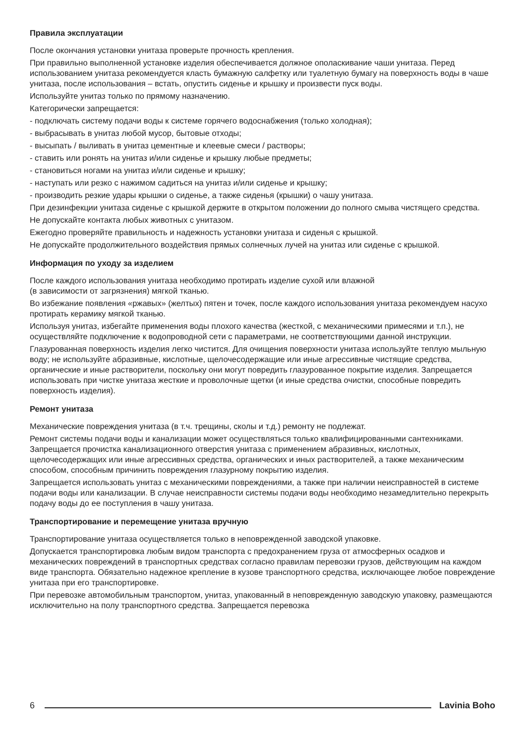Правила эксплуатации
После окончания установки унитаза проверьте прочность крепления.
При правильно выполненной установке изделия обеспечивается должное ополаскивание чаши унитаза. Перед использованием унитаза рекомендуется класть бумажную салфетку или туалетную бумагу на поверхность воды в чаше унитаза, после использования – встать, опустить сиденье и крышку и произвести пуск воды.
Используйте унитаз только по прямому назначению.
Категорически запрещается:
- подключать систему подачи воды к системе горячего водоснабжения (только холодная);
- выбрасывать в унитаз любой мусор, бытовые отходы;
- высыпать / выливать в унитаз цементные и клеевые смеси / растворы;
- ставить или ронять на унитаз и/или сиденье и крышку любые предметы;
- становиться ногами на унитаз и/или сиденье и крышку;
- наступать или резко с нажимом садиться на унитаз и/или сиденье и крышку;
- производить резкие удары крышки о сиденье, а также сиденья (крышки) о чашу унитаза.
При дезинфекции унитаза сиденье с крышкой держите в открытом положении до полного смыва чистящего средства.
Не допускайте контакта любых животных с унитазом.
Ежегодно проверяйте правильность и надежность установки унитаза и сиденья с крышкой.
Не допускайте продолжительного воздействия прямых солнечных лучей на унитаз или сиденье с крышкой.
Информация по уходу за изделием
После каждого использования унитаза необходимо протирать изделие сухой или влажной
(в зависимости от загрязнения) мягкой тканью.
Во избежание появления «ржавых» (желтых) пятен и точек, после каждого использования унитаза рекомендуем насухо протирать керамику мягкой тканью.
Используя унитаз, избегайте применения воды плохого качества (жесткой, с механическими примесями и т.п.), не осуществляйте подключение к водопроводной сети с параметрами, не соответствующими данной инструкции.
Глазурованная поверхность изделия легко чистится. Для очищения поверхности унитаза используйте теплую мыльную воду; не используйте абразивные, кислотные, щелочесодержащие или иные агрессивные чистящие средства, органические и иные растворители, поскольку они могут повредить глазурованное покрытие изделия. Запрещается использовать при чистке унитаза жесткие и проволочные щетки (и иные средства очистки, способные повредить поверхность изделия).
Ремонт унитаза
Механические повреждения унитаза (в т.ч. трещины, сколы и т.д.) ремонту не подлежат.
Ремонт системы подачи воды и канализации может осуществляться только квалифицированными сантехниками. Запрещается прочистка канализационного отверстия унитаза с применением абразивных, кислотных, щелочесодержащих или иные агрессивных средства, органических и иных растворителей, а также механическим способом, способным причинить повреждения глазурному покрытию изделия.
Запрещается использовать унитаз с механическими повреждениями, а также при наличии неисправностей в системе подачи воды или канализации. В случае неисправности системы подачи воды необходимо незамедлительно перекрыть подачу воды до ее поступления в чашу унитаза.
Транспортирование и перемещение унитаза вручную
Транспортирование унитаза осуществляется только в неповрежденной заводской упаковке.
Допускается транспортировка любым видом транспорта с предохранением груза от атмосферных осадков и механических повреждений в транспортных средствах согласно правилам перевозки грузов, действующим на каждом виде транспорта. Обязательно надежное крепление в кузове транспортного средства, исключающее любое повреждение унитаза при его транспортировке.
При перевозке автомобильным транспортом, унитаз, упакованный в неповрежденную заводскую упаковку, размещаются исключительно на полу транспортного средства. Запрещается перевозка
6 Lavinia Boho